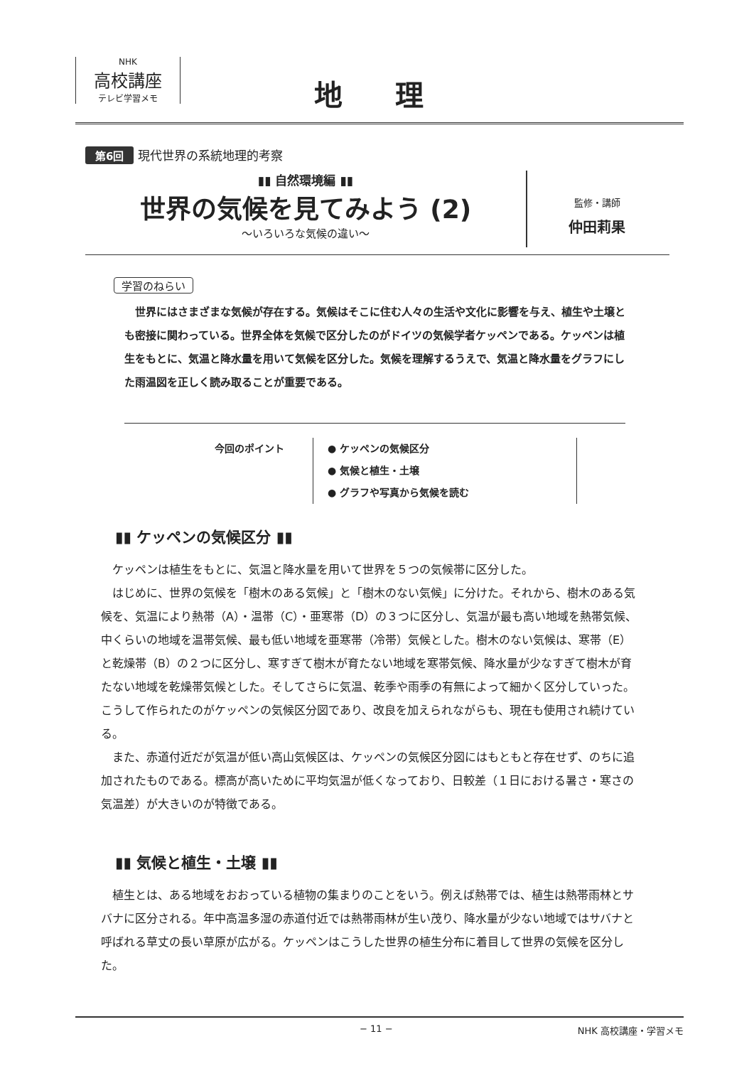NHK
高校講座
テレビ学習メモ
地 理
第6回 現代世界の系統地理的考察
▮▮ 自然環境編 ▮▮
世界の気候を見てみよう (2)
〜いろいろな気候の違い〜
監修・講師
仲田莉果
学習のねらい
　世界にはさまざまな気候が存在する。気候はそこに住む人々の生活や文化に影響を与え、植生や土壌とも密接に関わっている。世界全体を気候で区分したのがドイツの気候学者ケッペンである。ケッペンは植生をもとに、気温と降水量を用いて気候を区分した。気候を理解するうえで、気温と降水量をグラフにした雨温図を正しく読み取ることが重要である。
今回のポイント ● ケッペンの気候区分
● 気候と植生・土壌
● グラフや写真から気候を読む
▮▮ ケッペンの気候区分 ▮▮
　ケッペンは植生をもとに、気温と降水量を用いて世界を５つの気候帯に区分した。
　はじめに、世界の気候を「樹木のある気候」と「樹木のない気候」に分けた。それから、樹木のある気候を、気温により熱帯（A）・温帯（C）・亜寒帯（D）の３つに区分し、気温が最も高い地域を熱帯気候、中くらいの地域を温帯気候、最も低い地域を亜寒帯（冷帯）気候とした。樹木のない気候は、寒帯（E）と乾燥帯（B）の２つに区分し、寒すぎて樹木が育たない地域を寒帯気候、降水量が少なすぎて樹木が育たない地域を乾燥帯気候とした。そしてさらに気温、乾季や雨季の有無によって細かく区分していった。こうして作られたのがケッペンの気候区分図であり、改良を加えられながらも、現在も使用され続けている。
　また、赤道付近だが気温が低い高山気候区は、ケッペンの気候区分図にはもともと存在せず、のちに追加されたものである。標高が高いために平均気温が低くなっており、日較差（１日における暑さ・寒さの気温差）が大きいのが特徴である。
▮▮ 気候と植生・土壌 ▮▮
　植生とは、ある地域をおおっている植物の集まりのことをいう。例えば熱帯では、植生は熱帯雨林とサバナに区分される。年中高温多湿の赤道付近では熱帯雨林が生い茂り、降水量が少ない地域ではサバナと呼ばれる草丈の長い草原が広がる。ケッペンはこうした世界の植生分布に着目して世界の気候を区分した。
− 11 − NHK 高校講座・学習メモ